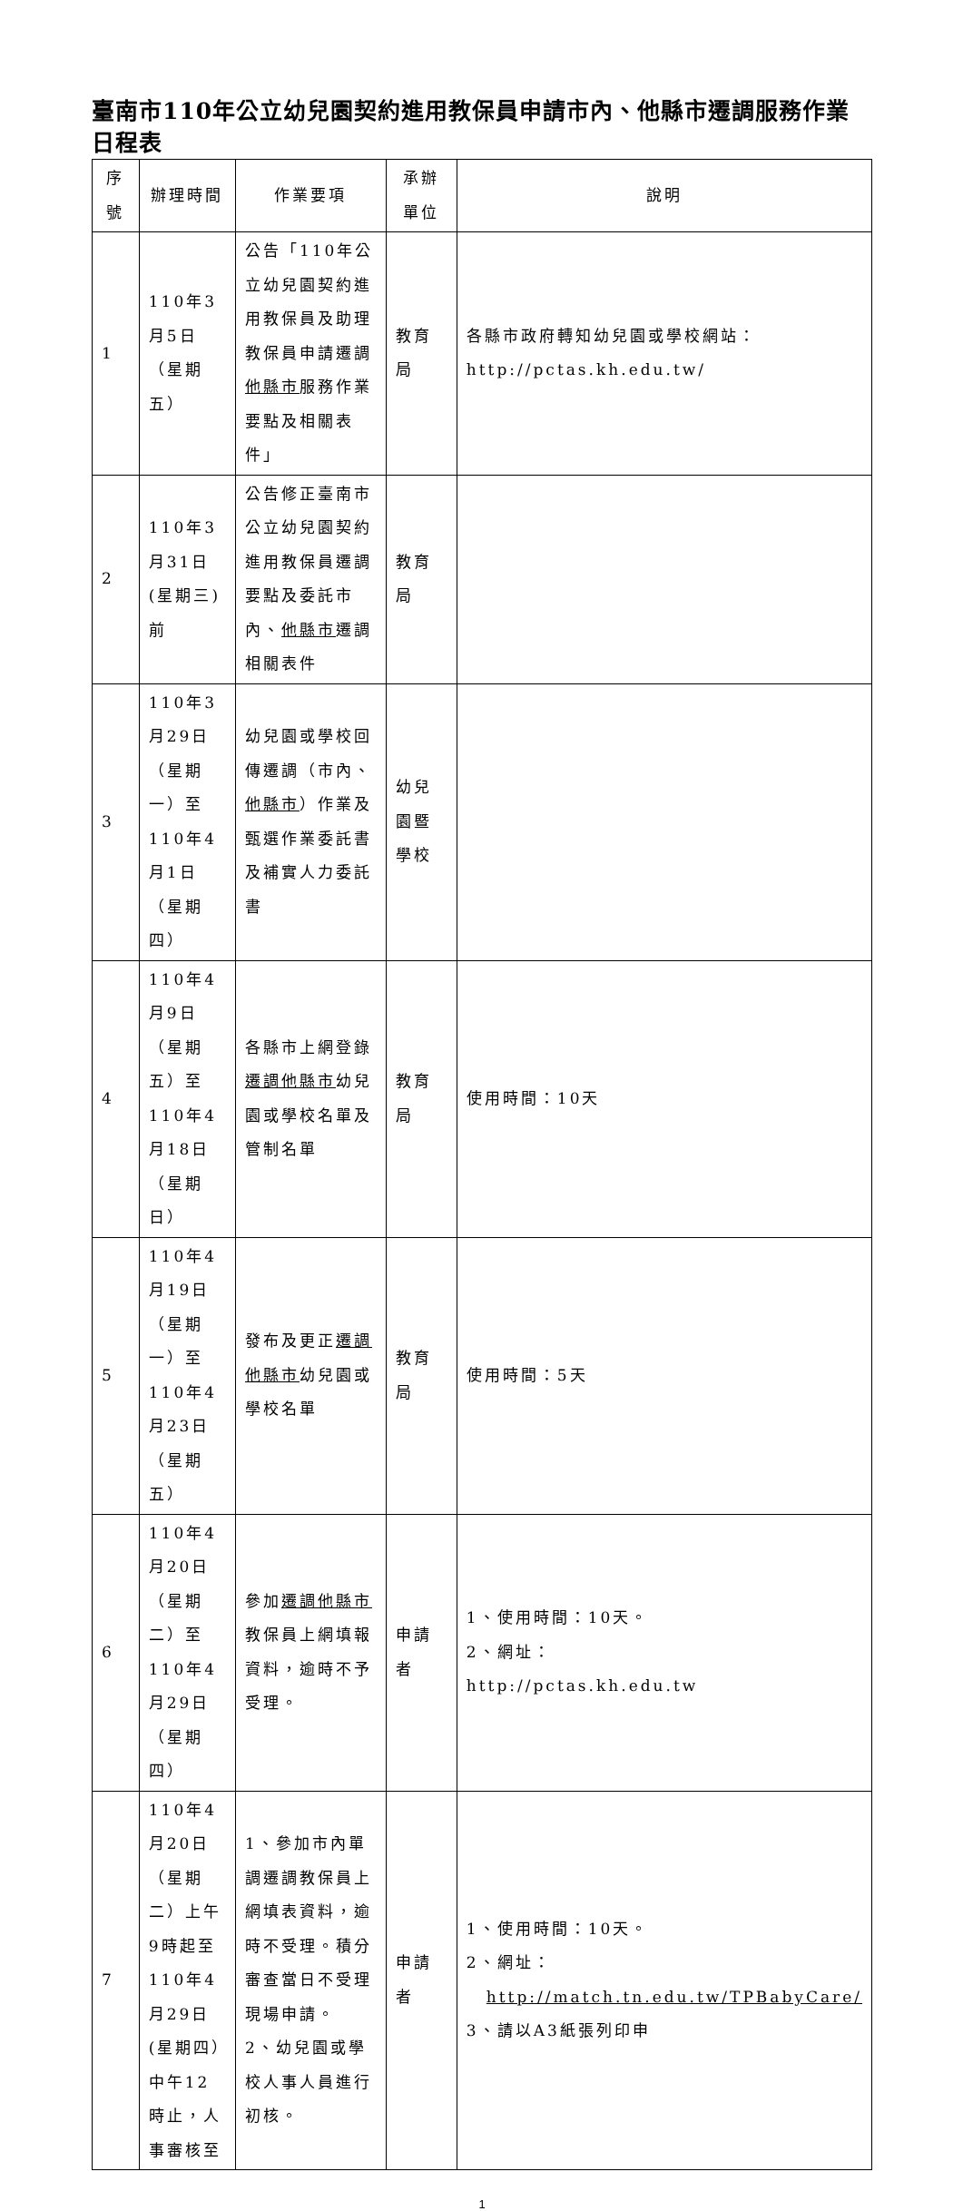臺南市110年公立幼兒園契約進用教保員申請市內、他縣市遷調服務作業日程表
| 序號 | 辦理時間 | 作業要項 | 承辦單位 | 說明 |
| --- | --- | --- | --- | --- |
| 1 | 110年3月5日（星期五） | 公告「110年公立幼兒園契約進用教保員及助理教保員申請遷調 他縣市 服務作業要點及相關表件」 | 教育局 | 各縣市政府轉知幼兒園或學校網站：http://pctas.kh.edu.tw/ |
| 2 | 110年3月31日(星期三)前 | 公告修正臺南市公立幼兒園契約進用教保員遷調要點及委託市內、 他縣市 遷調相關表件 | 教育局 | |
| 3 | 110年3月29日（星期一）至110年4月1日（星期四） | 幼兒園或學校回傳遷調（市內、 他縣市 ）作業及甄選作業委託書及補實人力委託書 | 幼兒園暨學校 | |
| 4 | 110年4月9日（星期五）至110年4月18日（星期日） | 各縣市上網登錄 遷調他縣市 幼兒園或學校名單及管制名單 | 教育局 | 使用時間：10天 |
| 5 | 110年4月19日（星期一）至110年4月23日（星期五） | 發布及更正 遷調他縣市 幼兒園或學校名單 | 教育局 | 使用時間：5天 |
| 6 | 110年4月20日（星期二）至110年4月29日（星期四） | 參加 遷調他縣市 教保員上網填報資料，逾時不予受理。 | 申請者 | 1、使用時間：10天。 2、網址： http://pctas.kh.edu.tw |
| 7 | 110年4月20日（星期二）上午9時起至110年4月29日(星期四）中午12時止，人事審核至 | 1、參加市內單調遷調教保員上網填表資料，逾時不受理。積分審查當日不受理現場申請。 2、幼兒園或學校人事人員進行初核。 | 申請者 | 1、使用時間：10天。 2、網址： http://match.tn.edu.tw/TPBabyCare/ 3、請以A3紙張列印申 |
1